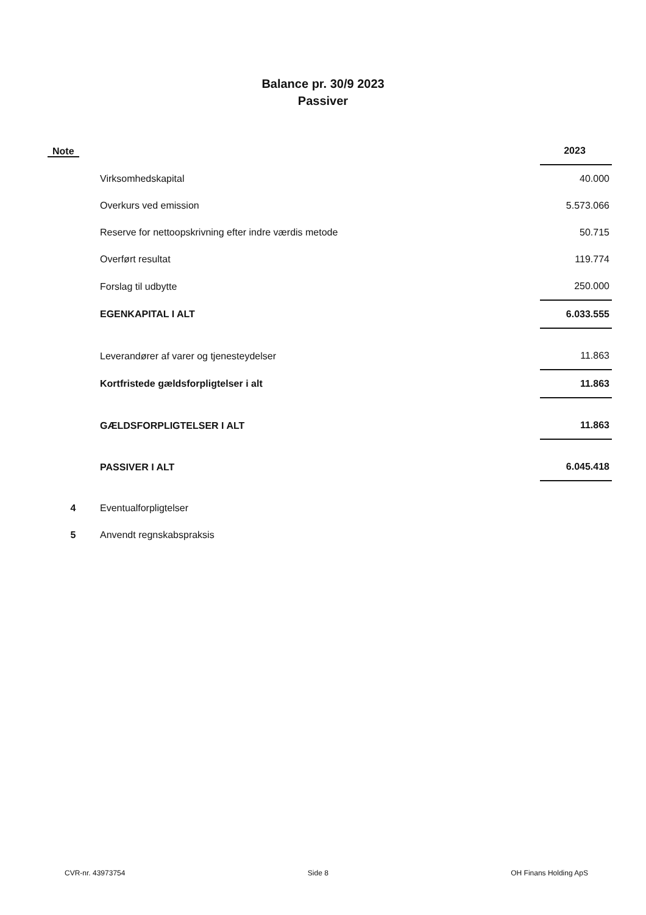Balance pr. 30/9 2023
Passiver
| Note | | 2023 |
| --- | --- | --- |
| | Virksomhedskapital | 40.000 |
| | Overkurs ved emission | 5.573.066 |
| | Reserve for nettoopskrivning efter indre værdis metode | 50.715 |
| | Overført resultat | 119.774 |
| | Forslag til udbytte | 250.000 |
| | EGENKAPITAL I ALT | 6.033.555 |
| | Leverandører af varer og tjenesteydelser | 11.863 |
| | Kortfristede gældsforpligtelser i alt | 11.863 |
| | GÆLDSFORPLIGTELSER I ALT | 11.863 |
| | PASSIVER I ALT | 6.045.418 |
| 4 | Eventualforpligtelser | |
| 5 | Anvendt regnskabspraksis | |
CVR-nr. 43973754 Side 8 OH Finans Holding ApS